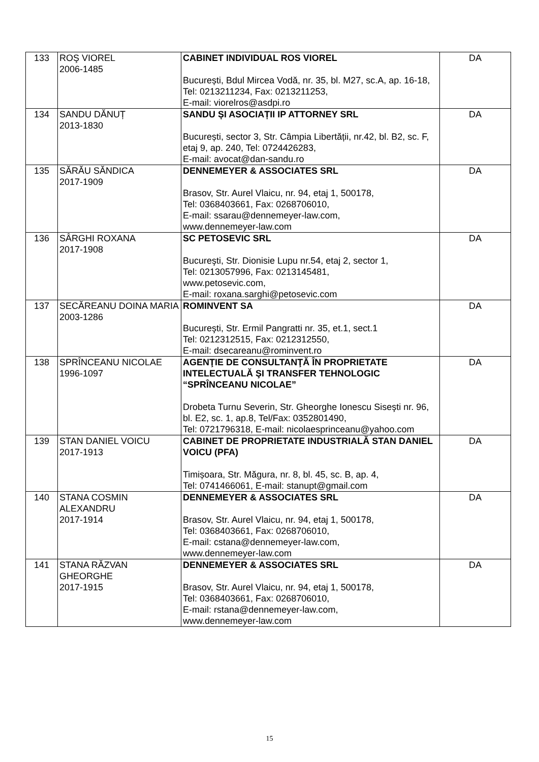| 133 | ROŞ VIOREL 2006-1485 | CABINET INDIVIDUAL ROS VIOREL București, Bdul Mircea Vodă, nr. 35, bl. M27, sc.A, ap. 16-18, Tel: 0213211234, Fax: 0213211253, E-mail: viorelros@asdpi.ro | DA |
| 134 | SANDU DĂNUȚ 2013-1830 | SANDU ȘI ASOCIAȚII IP ATTORNEY SRL București, sector 3, Str. Câmpia Libertății, nr.42, bl. B2, sc. F, etaj 9, ap. 240, Tel: 0724426283, E-mail: avocat@dan-sandu.ro | DA |
| 135 | SĂRĂU SĂNDICA 2017-1909 | DENNEMEYER & ASSOCIATES SRL Brasov, Str. Aurel Vlaicu, nr. 94, etaj 1, 500178, Tel: 0368403661, Fax: 0268706010, E-mail: ssarau@dennemeyer-law.com, www.dennemeyer-law.com | DA |
| 136 | SÂRGHI ROXANA 2017-1908 | SC PETOSEVIC SRL Bucureşti, Str. Dionisie Lupu nr.54, etaj 2, sector 1, Tel: 0213057996, Fax: 0213145481, www.petosevic.com, E-mail: roxana.sarghi@petosevic.com | DA |
| 137 | SECĂREANU DOINA MARIA 2003-1286 | ROMINVENT SA Bucureşti, Str. Ermil Pangratti nr. 35, et.1, sect.1 Tel: 0212312515, Fax: 0212312550, E-mail: dsecareanu@rominvent.ro | DA |
| 138 | SPRÎNCEANU NICOLAE 1996-1097 | AGENŢIE DE CONSULTANŢĂ ÎN PROPRIETATE INTELECTUALĂ ŞI TRANSFER TEHNOLOGIC “SPRÎNCEANU NICOLAE” Drobeta Turnu Severin, Str. Gheorghe Ionescu Siseşti nr. 96, bl. E2, sc. 1, ap.8, Tel/Fax: 0352801490, Tel: 0721796318, E-mail: nicolaesprinceanu@yahoo.com | DA |
| 139 | STAN DANIEL VOICU 2017-1913 | CABINET DE PROPRIETATE INDUSTRIALĂ STAN DANIEL VOICU (PFA) Timișoara, Str. Măgura, nr. 8, bl. 45, sc. B, ap. 4, Tel: 0741466061, E-mail: stanupt@gmail.com | DA |
| 140 | STANA COSMIN ALEXANDRU 2017-1914 | DENNEMEYER & ASSOCIATES SRL Brasov, Str. Aurel Vlaicu, nr. 94, etaj 1, 500178, Tel: 0368403661, Fax: 0268706010, E-mail: cstana@dennemeyer-law.com, www.dennemeyer-law.com | DA |
| 141 | STANA RĂZVAN GHEORGHE 2017-1915 | DENNEMEYER & ASSOCIATES SRL Brasov, Str. Aurel Vlaicu, nr. 94, etaj 1, 500178, Tel: 0368403661, Fax: 0268706010, E-mail: rstana@dennemeyer-law.com, www.dennemeyer-law.com | DA |
15